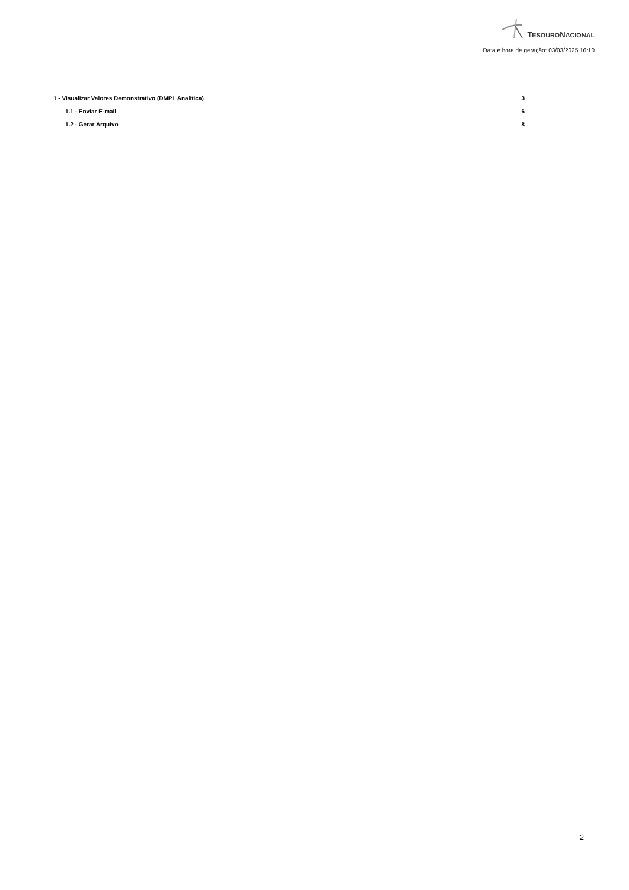TESOURONACIONAL
Data e hora de geração: 03/03/2025 16:10
1 - Visualizar Valores Demonstrativo (DMPL Analítica) 3
1.1 - Enviar E-mail 6
1.2 - Gerar Arquivo 8
2